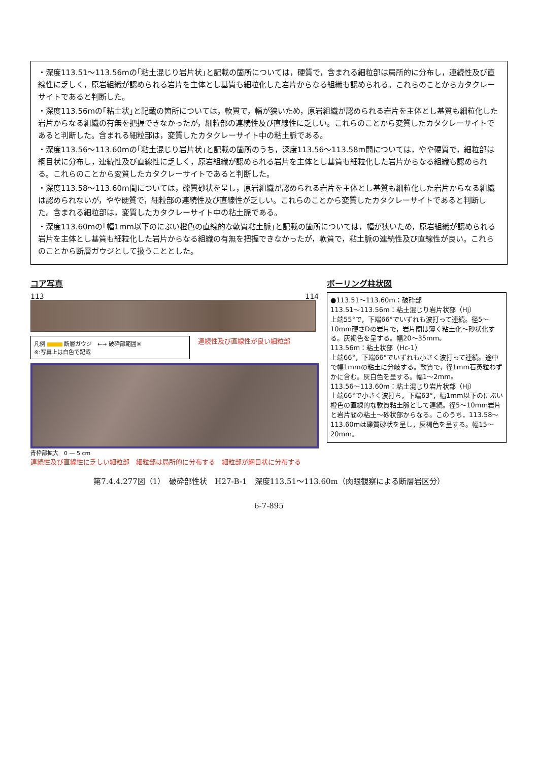・深度113.51～113.56mの｢粘土混じり岩片状｣と記載の箇所については，硬質で，含まれる細粒部は局所的に分布し，連続性及び直線性に乏しく，原岩組織が認められる岩片を主体とし基質も細粒化した岩片からなる組織も認められる。これらのことからカタクレーサイトであると判断した。
・深度113.56mの｢粘土状｣と記載の箇所については，軟質で，幅が狭いため，原岩組織が認められる岩片を主体とし基質も細粒化した岩片からなる組織の有無を把握できなかったが，細粒部の連続性及び直線性に乏しい。これらのことから変質したカタクレーサイトであると判断した。含まれる細粒部は，変質したカタクレーサイト中の粘土脈である。
・深度113.56～113.60mの｢粘土混じり岩片状｣と記載の箇所のうち，深度113.56～113.58m間については，やや硬質で，細粒部は網目状に分布し，連続性及び直線性に乏しく，原岩組織が認められる岩片を主体とし基質も細粒化した岩片からなる組織も認められる。これらのことから変質したカタクレーサイトであると判断した。
・深度113.58～113.60m間については，礫質砂状を呈し，原岩組織が認められる岩片を主体とし基質も細粒化した岩片からなる組織は認められないが，やや硬質で，細粒部の連続性及び直線性が乏しい。これらのことから変質したカタクレーサイトであると判断した。含まれる細粒部は，変質したカタクレーサイト中の粘土脈である。
・深度113.60mの｢幅1mm以下のにぶい橙色の直線的な軟質粘土脈｣と記載の箇所については，幅が狭いため，原岩組織が認められる岩片を主体とし基質も細粒化した岩片からなる組織の有無を把握できなかったが，軟質で，粘土脈の連続性及び直線性が良い。これらのことから断層ガウジとして扱うこととした。
コア写真
113 114
凡例 断層ガウジ　←→ 破砕部範囲※
※:写真上は白色で記載
連続性及び直線性が良い細粒部
青枠部拡大　0 — 5 cm
連続性及び直線性に乏しい細粒部　細粒部は局所的に分布する　細粒部が網目状に分布する
ボーリング柱状図
●113.51～113.60m：破砕部
113.51～113.56m：粘土混じり岩片状部（Hj）
上端55°で，下端66°でいずれも波打って連続。径5～10mm硬さDの岩片で，岩片間は薄く粘土化～砂状化する。灰褐色を呈する。幅20～35mm。
113.56m：粘土状部（Hc-1）
上端66°，下端66°でいずれも小さく波打って連続。途中で幅1mmの粘土に分岐する。軟質で，径1mm石英粒わずかに含む。灰白色を呈する。幅1～2mm。
113.56～113.60m：粘土混じり岩片状部（Hj）
上端66°で小さく波打ち，下端63°，幅1mm以下のにぶい橙色の直線的な軟質粘土脈として連続。径5～10mm岩片と岩片間の粘土～砂状部からなる。このうち，113.58～113.60mは礫質砂状を呈し，灰褐色を呈する。幅15～20mm。
第7.4.4.277図（1）　破砕部性状　H27-B-1　深度113.51～113.60m（肉眼観察による断層岩区分）
6-7-895